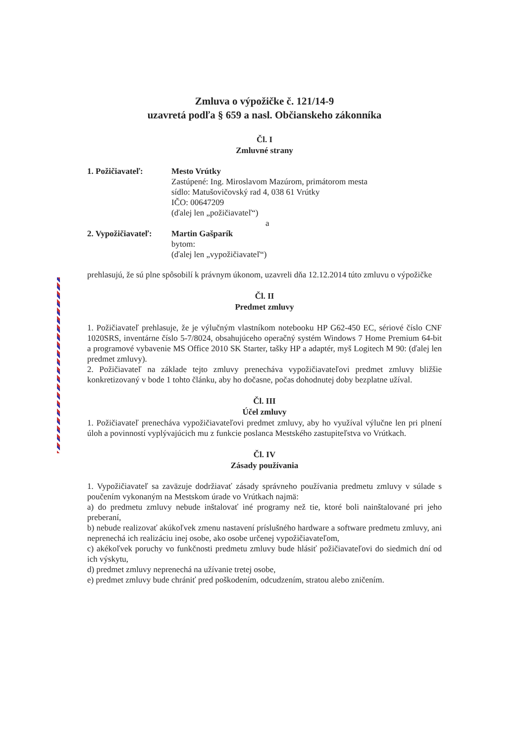Zmluva o výpožičke č. 121/14-9
uzavretá podľa § 659 a nasl. Občianskeho zákonníka
Čl. I
Zmluvné strany
1. Požičiavateľ: Mesto Vrútky
Zastúpené: Ing. Miroslavom Mazúrom, primátorom mesta
sídlo: Matušovičovský rad 4, 038 61 Vrútky
IČO: 00647209
(ďalej len „požičiavateľ“)
a
2. Vypožičiavateľ:
Martin Gašparík
bytom:
(ďalej len „vypožičiavateľ“)
prehlasujú, že sú plne spôsobilí k právnym úkonom, uzavreli dňa 12.12.2014 túto zmluvu o výpožičke
Čl. II
Predmet zmluvy
1. Požičiavateľ prehlasuje, že je výlučným vlastníkom notebooku HP G62-450 EC, sériové číslo CNF 1020SRS, inventárne číslo 5-7/8024, obsahujúceho operačný systém Windows 7 Home Premium 64-bit a programové vybavenie MS Office 2010 SK Starter, tašky HP a adaptér, myš Logitech M 90: (ďalej len predmet zmluvy).
2. Požičiavateľ na základe tejto zmluvy prenecháva vypožičiavateľovi predmet zmluvy bližšie konkretizovaný v bode 1 tohto článku, aby ho dočasne, počas dohodnutej doby bezplatne užíval.
Čl. III
Účel zmluvy
1. Požičiavateľ prenecháva vypožičiavateľovi predmet zmluvy, aby ho využíval výlučne len pri plnení úloh a povinností vyplývajúcich mu z funkcie poslanca Mestského zastupiteľstva vo Vrútkach.
Čl. IV
Zásady používania
1. Vypožičiavateľ sa zaväzuje dodržiavať zásady správneho používania predmetu zmluvy v súlade s poučením vykonaným na Mestskom úrade vo Vrútkach najmä:
a) do predmetu zmluvy nebude inštalovať iné programy než tie, ktoré boli nainštalované pri jeho preberaní,
b) nebude realizovať akúkoľvek zmenu nastavení príslušného hardware a software predmetu zmluvy, ani neprenechá ich realizáciu inej osobe, ako osobe určenej vypožičiavateľom,
c) akékoľvek poruchy vo funkčnosti predmetu zmluvy bude hlásiť požičiavateľovi do siedmich dní od ich výskytu,
d) predmet zmluvy neprenechá na užívanie tretej osobe,
e) predmet zmluvy bude chrániť pred poškodením, odcudzením, stratou alebo zničením.